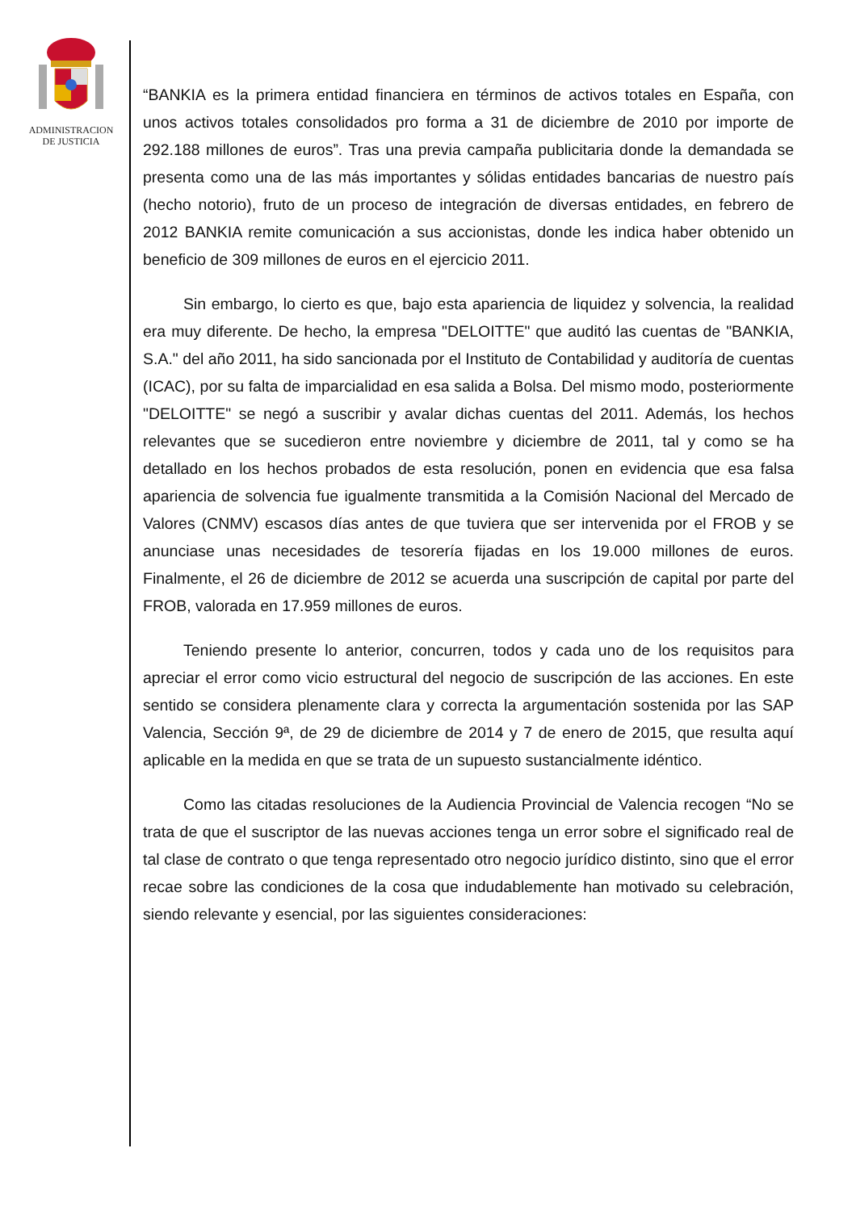ADMINISTRACION
DE JUSTICIA
“BANKIA es la primera entidad financiera en términos de activos totales en España, con unos activos totales consolidados pro forma a 31 de diciembre de 2010 por importe de 292.188 millones de euros”. Tras una previa campaña publicitaria donde la demandada se presenta como una de las más importantes y sólidas entidades bancarias de nuestro país (hecho notorio), fruto de un proceso de integración de diversas entidades, en febrero de 2012 BANKIA remite comunicación a sus accionistas, donde les indica haber obtenido un beneficio de 309 millones de euros en el ejercicio 2011.
Sin embargo, lo cierto es que, bajo esta apariencia de liquidez y solvencia, la realidad era muy diferente. De hecho, la empresa "DELOITTE" que auditó las cuentas de "BANKIA, S.A." del año 2011, ha sido sancionada por el Instituto de Contabilidad y auditoría de cuentas (ICAC), por su falta de imparcialidad en esa salida a Bolsa. Del mismo modo, posteriormente "DELOITTE" se negó a suscribir y avalar dichas cuentas del 2011. Además, los hechos relevantes que se sucedieron entre noviembre y diciembre de 2011, tal y como se ha detallado en los hechos probados de esta resolución, ponen en evidencia que esa falsa apariencia de solvencia fue igualmente transmitida a la Comisión Nacional del Mercado de Valores (CNMV) escasos días antes de que tuviera que ser intervenida por el FROB y se anunciase unas necesidades de tesorería fijadas en los 19.000 millones de euros. Finalmente, el 26 de diciembre de 2012 se acuerda una suscripción de capital por parte del FROB, valorada en 17.959 millones de euros.
Teniendo presente lo anterior, concurren, todos y cada uno de los requisitos para apreciar el error como vicio estructural del negocio de suscripción de las acciones. En este sentido se considera plenamente clara y correcta la argumentación sostenida por las SAP Valencia, Sección 9ª, de 29 de diciembre de 2014 y 7 de enero de 2015, que resulta aquí aplicable en la medida en que se trata de un supuesto sustancialmente idéntico.
Como las citadas resoluciones de la Audiencia Provincial de Valencia recogen “No se trata de que el suscriptor de las nuevas acciones tenga un error sobre el significado real de tal clase de contrato o que tenga representado otro negocio jurídico distinto, sino que el error recae sobre las condiciones de la cosa que indudablemente han motivado su celebración, siendo relevante y esencial, por las siguientes consideraciones: